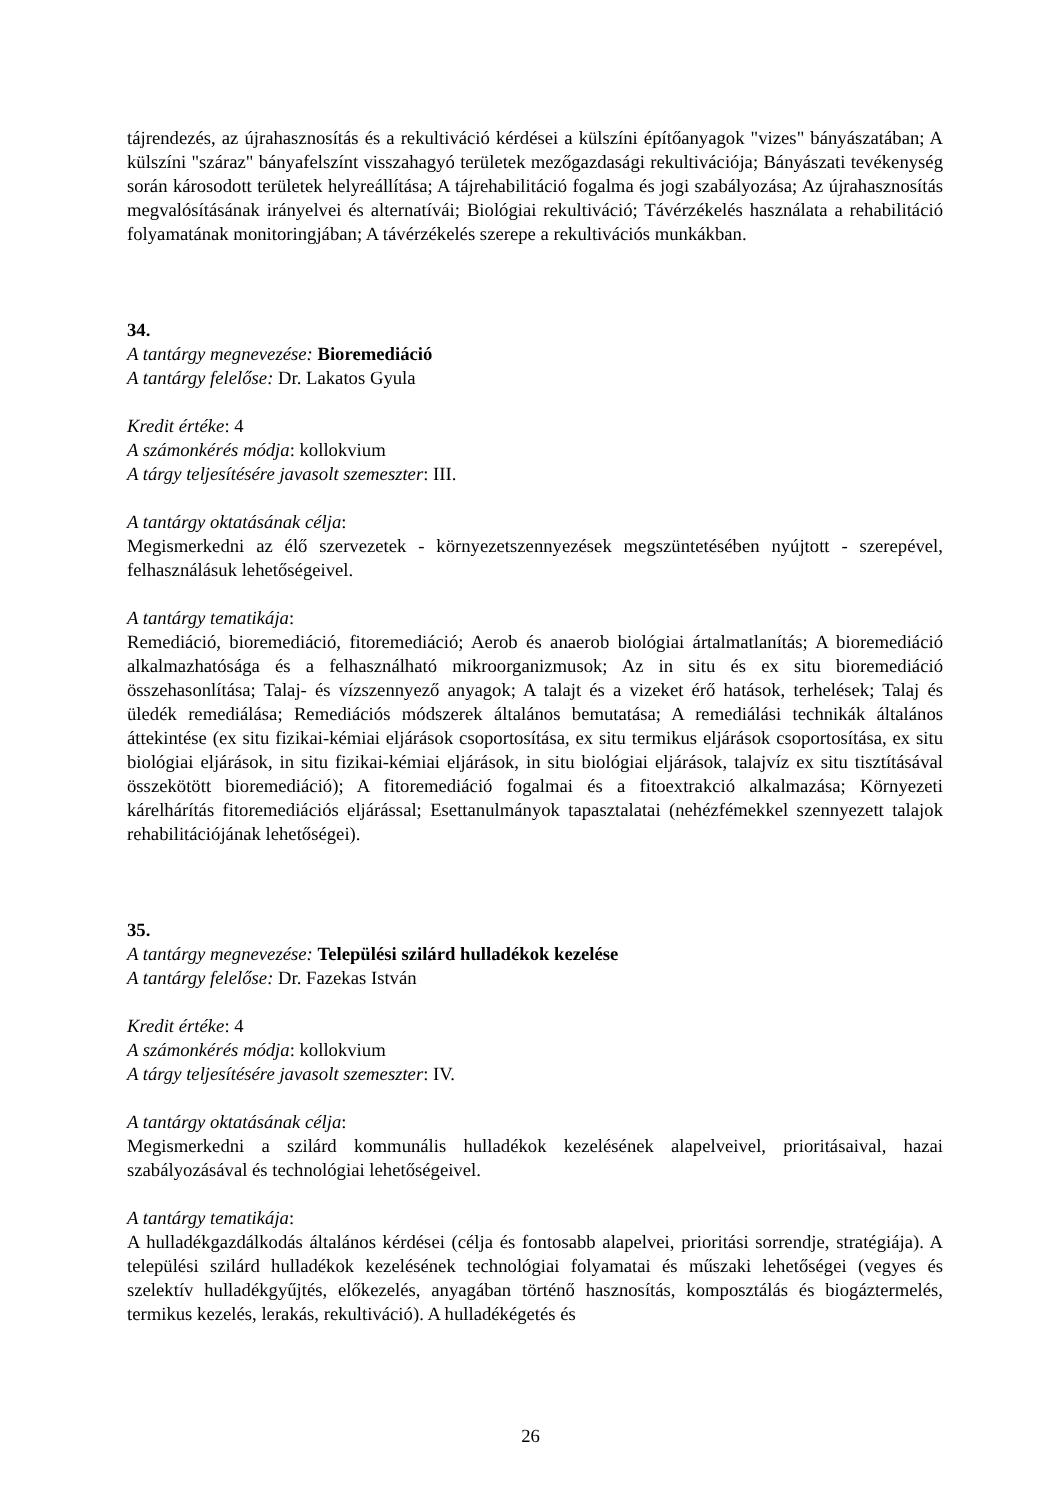tájrendezés, az újrahasznosítás és a rekultiváció kérdései a külszíni építőanyagok "vizes" bányászatában; A külszíni "száraz" bányafelszínt visszahagyó területek mezőgazdasági rekultivációja; Bányászati tevékenység során károsodott területek helyreállítása; A tájrehabilitáció fogalma és jogi szabályozása; Az újrahasznosítás megvalósításának irányelvei és alternatívái; Biológiai rekultiváció; Távérzékelés használata a rehabilitáció folyamatának monitoringjában; A távérzékelés szerepe a rekultivációs munkákban.
34.
A tantárgy megnevezése: Bioremediáció
A tantárgy felelőse: Dr. Lakatos Gyula
Kredit értéke: 4
A számonkérés módja: kollokvium
A tárgy teljesítésére javasolt szemeszter: III.
A tantárgy oktatásának célja:
Megismerkedni az élő szervezetek - környezetszennyezések megszüntetésében nyújtott - szerepével, felhasználásuk lehetőségeivel.
A tantárgy tematikája:
Remediáció, bioremediáció, fitoremediáció; Aerob és anaerob biológiai ártalmatlanítás; A bioremediáció alkalmazhatósága és a felhasználható mikroorganizmusok; Az in situ és ex situ bioremediáció összehasonlítása; Talaj- és vízszennyező anyagok; A talajt és a vizeket érő hatások, terhelések; Talaj és üledék remediálása; Remediációs módszerek általános bemutatása; A remediálási technikák általános áttekintése (ex situ fizikai-kémiai eljárások csoportosítása, ex situ termikus eljárások csoportosítása, ex situ biológiai eljárások, in situ fizikai-kémiai eljárások, in situ biológiai eljárások, talajvíz ex situ tisztításával összekötött bioremediáció); A fitoremediáció fogalmai és a fitoextrakció alkalmazása; Környezeti kárelhárítás fitoremediációs eljárással; Esettanulmányok tapasztalatai (nehézfémekkel szennyezett talajok rehabilitációjának lehetőségei).
35.
A tantárgy megnevezése: Települési szilárd hulladékok kezelése
A tantárgy felelőse: Dr. Fazekas István
Kredit értéke: 4
A számonkérés módja: kollokvium
A tárgy teljesítésére javasolt szemeszter: IV.
A tantárgy oktatásának célja:
Megismerkedni a szilárd kommunális hulladékok kezelésének alapelveivel, prioritásaival, hazai szabályozásával és technológiai lehetőségeivel.
A tantárgy tematikája:
A hulladékgazdálkodás általános kérdései (célja és fontosabb alapelvei, prioritási sorrendje, stratégiája). A települési szilárd hulladékok kezelésének technológiai folyamatai és műszaki lehetőségei (vegyes és szelektív hulladékgyűjtés, előkezelés, anyagában történő hasznosítás, komposztálás és biogáztermelés, termikus kezelés, lerakás, rekultiváció). A hulladékégetés és
26